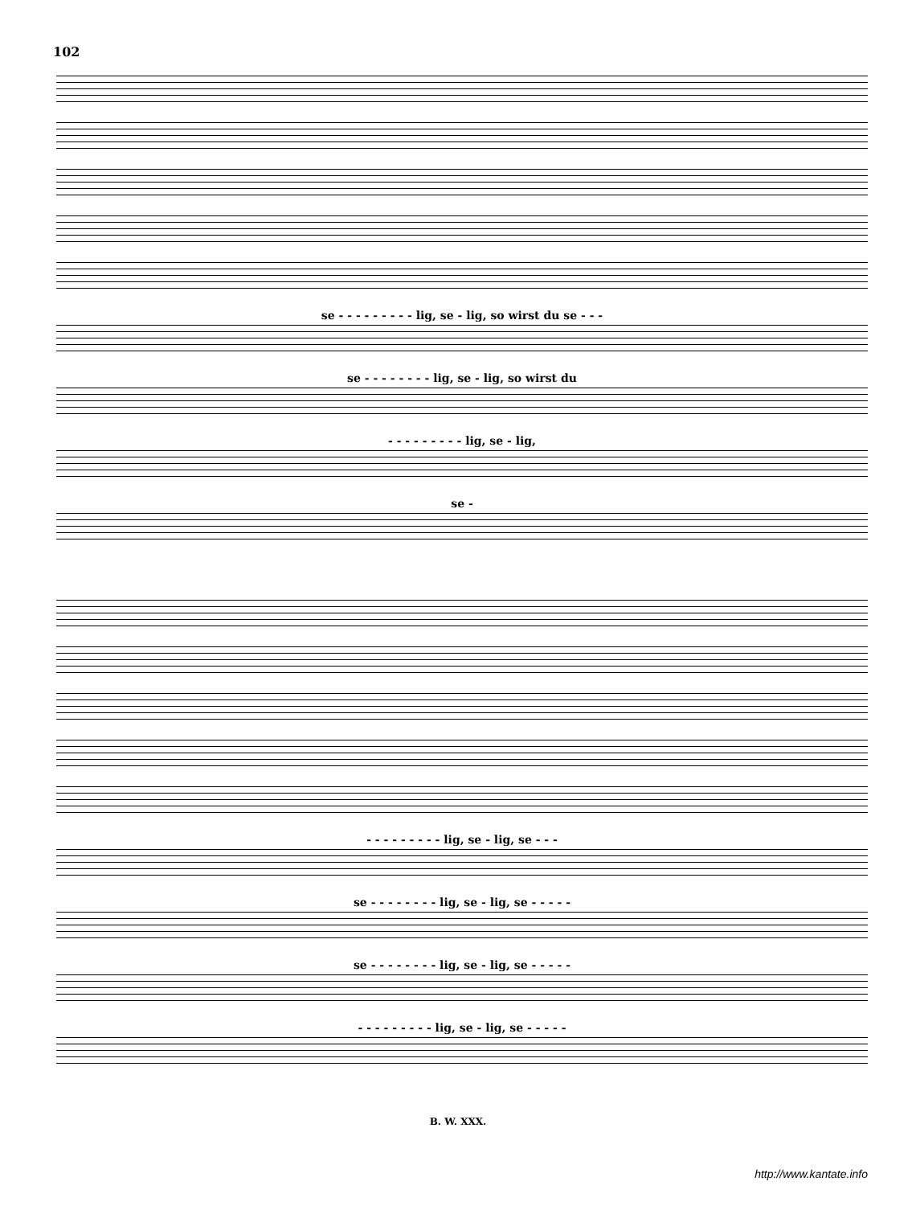102
se - - - - - - - - - lig, se - lig, so wirst du se - - -
se - - - - - - - - lig, se - lig, so wirst du
- - - - - - - - - lig, se - lig,
se -
- - - - - - - - - lig, se - lig, se - - -
se - - - - - - - - lig, se - lig, se - - - - -
se - - - - - - - - lig, se - lig, se - - - - -
- - - - - - - - - lig, se - lig, se - - - - -
B. W. XXX.
http://www.kantate.info